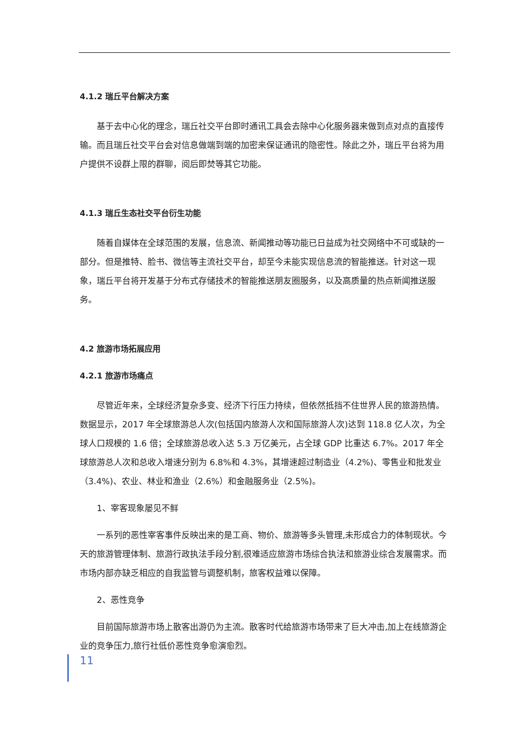4.1.2 瑞丘平台解决方案
基于去中心化的理念，瑞丘社交平台即时通讯工具会去除中心化服务器来做到点对点的直接传输。而且瑞丘社交平台会对信息做端到端的加密来保证通讯的隐密性。除此之外，瑞丘平台将为用户提供不设群上限的群聊，阅后即焚等其它功能。
4.1.3 瑞丘生态社交平台衍生功能
随着自媒体在全球范围的发展，信息流、新闻推动等功能已日益成为社交网络中不可或缺的一部分。但是推特、脸书、微信等主流社交平台，却至今未能实现信息流的智能推送。针对这一现象，瑞丘平台将开发基于分布式存储技术的智能推送朋友圈服务，以及高质量的热点新闻推送服务。
4.2 旅游市场拓展应用
4.2.1 旅游市场痛点
尽管近年来，全球经济复杂多变、经济下行压力持续，但依然抵挡不住世界人民的旅游热情。数据显示，2017 年全球旅游总人次(包括国内旅游人次和国际旅游人次)达到 118.8 亿人次，为全球人口规模的 1.6 倍；全球旅游总收入达 5.3 万亿美元，占全球 GDP 比重达 6.7%。2017 年全球旅游总人次和总收入增速分别为 6.8%和 4.3%，其增速超过制造业（4.2%)、零售业和批发业（3.4%)、农业、林业和渔业（2.6%）和金融服务业（2.5%)。
1、宰客现象屡见不鲜
一系列的恶性宰客事件反映出来的是工商、物价、旅游等多头管理,未形成合力的体制现状。今天的旅游管理体制、旅游行政执法手段分割,很难适应旅游市场综合执法和旅游业综合发展需求。而市场内部亦缺乏相应的自我监管与调整机制，旅客权益难以保障。
2、恶性竞争
目前国际旅游市场上散客出游仍为主流。散客时代给旅游市场带来了巨大冲击,加上在线旅游企业的竞争压力,旅行社低价恶性竞争愈演愈烈。
11